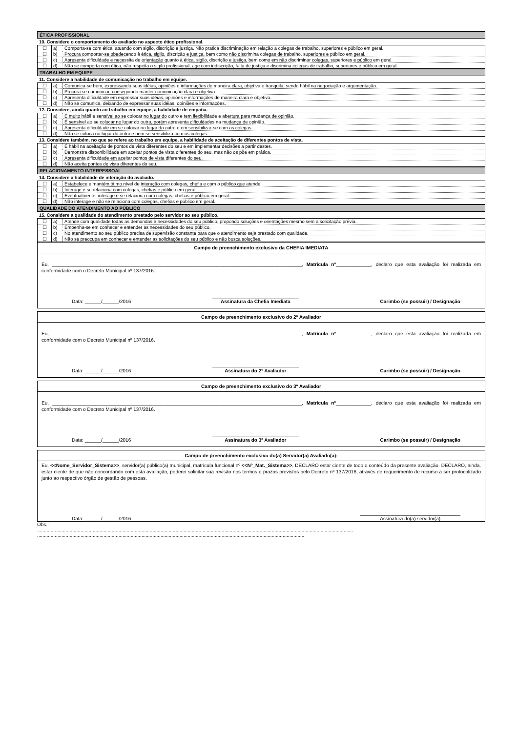ÉTICA PROFISSIONAL
10. Considere o comportamento do avaliado no aspecto ético profissional.
| ☐ | a) | Comporta-se com ética, atuando com sigilo, discrição e justiça. Não pratica discriminação em relação a colegas de trabalho, superiores e público em geral. |
| ☐ | b) | Procura comportar-se obedecendo à ética, sigilo, discrição e justiça, bem como não discrimina colegas de trabalho, superiores e público em geral. |
| ☐ | c) | Apresenta dificuldade e necessita de orientação quanto à ética, sigilo, discrição e justiça, bem como em não discriminar colegas, superiores e público em geral. |
| ☐ | d) | Não se comporta com ética, não respeita o sigilo profissional, age com indiscrição, falta de justiça e discrimina colegas de trabalho, superiores e público em geral. |
TRABALHO EM EQUIPE
11. Considere a habilidade de comunicação no trabalho em equipe.
| ☐ | a) | Comunica-se bem, expressando suas idéias, opiniões e informações de maneira clara, objetiva e tranqüila, sendo hábil na negociação e argumentação. |
| ☐ | b) | Procura se comunicar, conseguindo manter comunicação clara e objetiva. |
| ☐ | c) | Apresenta dificuldade em expressar suas idéias, opiniões e informações de maneira clara e objetiva. |
| ☐ | d) | Não se comunica, deixando de expressar suas idéias, opiniões e informações. |
12. Considere, ainda quanto ao trabalho em equipe, a habilidade de empatia.
| ☐ | a) | É muito hábil e sensível ao se colocar no lugar do outro e tem flexibilidade e abertura para mudança de opinião. |
| ☐ | b) | É sensível ao se colocar no lugar do outro, porém apresenta dificuldades na mudança de opinião. |
| ☐ | c) | Apresenta dificuldade em se colocar no lugar do outro e em sensibilizar-se com os colegas. |
| ☐ | d) | Não se coloca no lugar do outro e nem se sensibiliza com os colegas. |
13. Considere também, no que se refere ao trabalho em equipe, a habilidade de aceitação de diferentes pontos de vista.
| ☐ | a) | É hábil na aceitação de pontos de vista diferentes do seu e em implementar decisões a partir destes. |
| ☐ | b) | Demonstra disponibilidade em aceitar pontos de vista diferentes do seu, mas não os põe em prática. |
| ☐ | c) | Apresenta dificuldade em aceitar pontos de vista diferentes do seu. |
| ☐ | d) | Não aceita pontos de vista diferentes do seu. |
RELACIONAMENTO INTERPESSOAL
14. Considere a habilidade de interação do avaliado.
| ☐ | a) | Estabelece e mantém ótimo nível de interação com colegas, chefia e com o público que atende. |
| ☐ | b) | Interage e se relaciona com colegas, chefias e público em geral. |
| ☐ | c) | Eventualmente, interage e se relaciona com colegas, chefias e público em geral. |
| ☐ | d) | Não interage e não se relaciona com colegas, chefias e público em geral. |
QUALIDADE DO ATENDIMENTO AO PÚBLICO
15. Considere a qualidade do atendimento prestado pelo servidor ao seu público.
| ☐ | a) | Atende com qualidade todas as demandas e necessidades do seu público, propondo soluções e orientações mesmo sem a solicitação prévia. |
| ☐ | b) | Empenha-se em conhecer e entender as necessidades do seu público. |
| ☐ | c) | No atendimento ao seu público precisa de supervisão constante para que o atendimento seja prestado com qualidade. |
| ☐ | d) | Não se preocupa em conhecer e entender as solicitações do seu público e não busca soluções. |
Campo de preenchimento exclusivo da CHEFIA IMEDIATA
Eu, ____________________________________________________________________________________________, Matrícula nº_____________, declaro que esta avaliação foi realizada em conformidade com o Decreto Municipal nº 137/2016.
Data: ______/______/2016 ________________________________
Assinatura da Chefia Imediata Carimbo (se possuir) / Designação
Campo de preenchimento exclusivo do 2º Avaliador
Eu, ____________________________________________________________________________________________, Matrícula nº_____________, declaro que esta avaliação foi realizada em conformidade com o Decreto Municipal nº 137/2016.
Data: ______/______/2016 ________________________________
Assinatura do 2º Avaliador Carimbo (se possuir) / Designação
Campo de preenchimento exclusivo do 3º Avaliador
Eu, ____________________________________________________________________________________________, Matrícula nº_____________, declaro que esta avaliação foi realizada em conformidade com o Decreto Municipal nº 137/2016.
Data: ______/______/2016 ________________________________
Assinatura do 3º Avaliador Carimbo (se possuir) / Designação
Campo de preenchimento exclusivo do(a) Servidor(a) Avaliado(a):
Eu, <<Nome_Servidor_Sistema>>, servidor(a) público(a) municipal, matrícula funcional nº <<Nº_Mat._Sistema>>, DECLARO estar ciente de todo o conteúdo da presente avaliação. DECLARO, ainda, estar ciente de que não concordando com esta avaliação, poderei solicitar sua revisão nos termos e prazos previstos pelo Decreto nº 137/2016, através de requerimento de recurso a ser protocolizado junto ao respectivo órgão de gestão de pessoas.
Data: ______/______/2016 _____________________________________
Assinatura do(a) servidor(a)
Obs.:
.........................................................................................................................................................................................................................................
.....................................................................................................................................................................................................